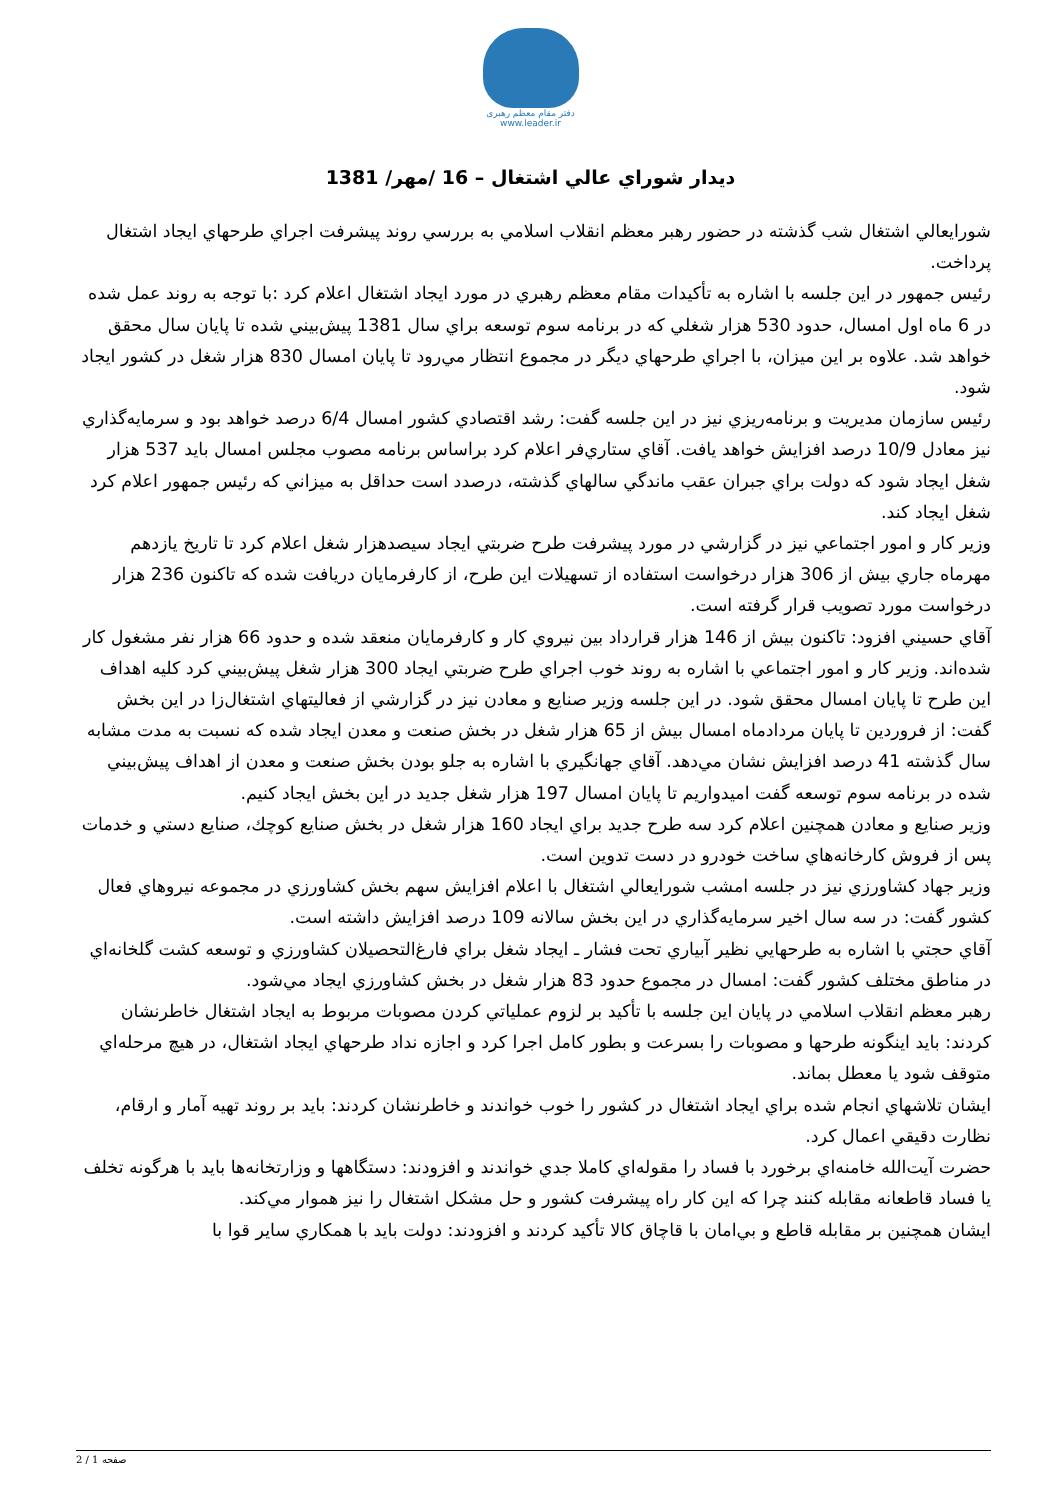دفتر مقام معظم رهبری
www.leader.ir
ديدار شوراي عالي اشتغال – 16 /مهر/ 1381
شورايعالي اشتغال شب گذشته در حضور رهبر معظم انقلاب اسلامي به بررسي روند پيشرفت اجراي طرحهاي ايجاد اشتغال پرداخت.
رئيس جمهور در اين جلسه با اشاره به تأكيدات مقام معظم رهبري در مورد ايجاد اشتغال اعلام كرد :با توجه به روند عمل شده در 6 ماه اول امسال، حدود 530 هزار شغلي كه در برنامه سوم توسعه براي سال 1381 پيش‌بيني شده تا پايان سال محقق خواهد شد. علاوه بر اين ميزان، با اجراي طرحهاي ديگر در مجموع انتظار مي‌رود تا پايان امسال 830 هزار شغل در كشور ايجاد شود.
رئيس سازمان مديريت و برنامه‌ريزي نيز در اين جلسه گفت: رشد اقتصادي كشور امسال 6/4 درصد خواهد بود و سرمايه‌گذاري نيز معادل 10/9 درصد افزايش خواهد يافت. آقاي ستاري‌فر اعلام كرد براساس برنامه مصوب مجلس امسال بايد 537 هزار شغل ايجاد شود كه دولت براي جبران عقب ماندگي سالهاي گذشته، درصدد است حداقل به ميزاني كه رئيس جمهور اعلام كرد شغل ايجاد كند.
وزير كار و امور اجتماعي نيز در گزارشي در مورد پيشرفت طرح ضربتي ايجاد سيصدهزار شغل اعلام كرد تا تاريخ يازدهم مهرماه جاري بيش از 306 هزار درخواست استفاده از تسهيلات اين طرح، از كارفرمايان دريافت شده كه تاكنون 236 هزار درخواست مورد تصويب قرار گرفته است.
آقاي حسيني افزود: تاكنون بيش از 146 هزار قرارداد بين نيروي كار و كارفرمايان منعقد شده و حدود 66 هزار نفر مشغول كار شده‌اند. وزير كار و امور اجتماعي با اشاره به روند خوب اجراي طرح ضربتي ايجاد 300 هزار شغل پيش‌بيني كرد كليه اهداف اين طرح تا پايان امسال محقق شود. در اين جلسه وزير صنايع و معادن نيز در گزارشي از فعاليتهاي اشتغال‌زا در اين بخش گفت: از فروردين تا پايان مردادماه امسال بيش از 65 هزار شغل در بخش صنعت و معدن ايجاد شده كه نسبت به مدت مشابه سال گذشته 41 درصد افزايش نشان مي‌دهد. آقاي جهانگيري با اشاره به جلو بودن بخش صنعت و معدن از اهداف پيش‌بيني شده در برنامه سوم توسعه گفت اميدواريم تا پايان امسال 197 هزار شغل جديد در اين بخش ايجاد كنيم.
وزير صنايع و معادن همچنين اعلام كرد سه طرح جديد براي ايجاد 160 هزار شغل در بخش صنايع كوچك، صنايع دستي و خدمات پس از فروش كارخانه‌هاي ساخت خودرو در دست تدوين است.
وزير جهاد كشاورزي نيز در جلسه امشب شورايعالي اشتغال با اعلام افزايش سهم بخش كشاورزي در مجموعه نيروهاي فعال كشور گفت: در سه سال اخير سرمايه‌گذاري در اين بخش سالانه 109 درصد افزايش داشته است.
آقاي حجتي با اشاره به طرحهايي نظير آبياري تحت فشار ـ ايجاد شغل براي فارغ‌التحصيلان كشاورزي و توسعه كشت گلخانه‌اي در مناطق مختلف كشور گفت: امسال در مجموع حدود 83 هزار شغل در بخش كشاورزي ايجاد مي‌شود.
رهبر معظم انقلاب اسلامي در پايان اين جلسه با تأكيد بر لزوم عملياتي كردن مصوبات مربوط به ايجاد اشتغال خاطرنشان كردند: بايد اينگونه طرحها و مصوبات را بسرعت و بطور كامل اجرا كرد و اجازه نداد طرحهاي ايجاد اشتغال، در هيچ مرحله‌اي متوقف شود يا معطل بماند.
ايشان تلاشهاي انجام شده براي ايجاد اشتغال در كشور را خوب خواندند و خاطرنشان كردند: بايد بر روند تهيه آمار و ارقام، نظارت دقيقي اعمال كرد.
حضرت آيت‌الله خامنه‌اي برخورد با فساد را مقوله‌اي كاملا جدي خواندند و افزودند: دستگاهها و وزارتخانه‌ها بايد با هرگونه تخلف يا فساد قاطعانه مقابله كنند چرا كه اين كار راه پيشرفت كشور و حل مشكل اشتغال را نيز هموار مي‌كند.
ايشان همچنين بر مقابله قاطع و بي‌امان با قاچاق كالا تأكيد كردند و افزودند: دولت بايد با همكاري ساير قوا با
صفحه 1 / 2